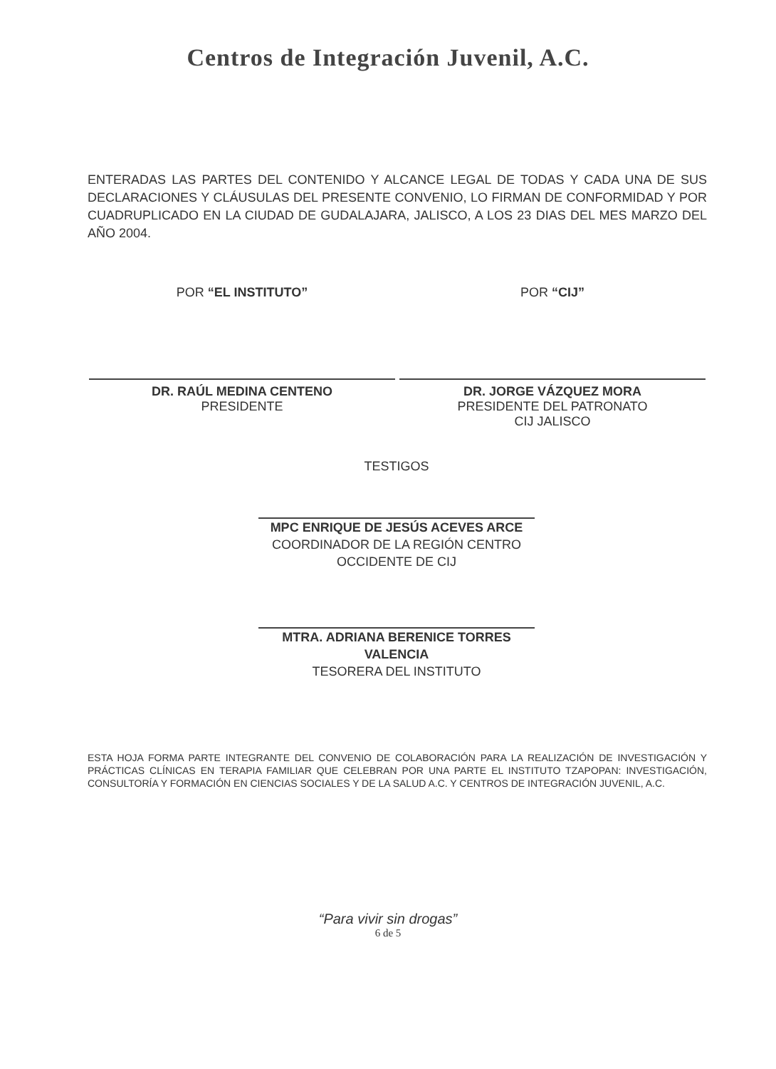Centros de Integración Juvenil, A.C.
ENTERADAS LAS PARTES DEL CONTENIDO Y ALCANCE LEGAL DE TODAS Y CADA UNA DE SUS DECLARACIONES Y CLÁUSULAS DEL PRESENTE CONVENIO, LO FIRMAN DE CONFORMIDAD Y POR CUADRUPLICADO EN LA CIUDAD DE GUDALAJARA, JALISCO, A LOS 23 DIAS DEL MES MARZO DEL AÑO 2004.
POR “EL INSTITUTO”
DR. RAÚL MEDINA CENTENO
PRESIDENTE
POR “CIJ”
DR. JORGE VÁZQUEZ MORA
PRESIDENTE DEL PATRONATO
CIJ JALISCO
TESTIGOS
MPC ENRIQUE DE JESÚS ACEVES ARCE
COORDINADOR DE LA REGIÓN CENTRO OCCIDENTE DE CIJ
MTRA. ADRIANA BERENICE TORRES VALENCIA
TESORERA DEL INSTITUTO
ESTA HOJA FORMA PARTE INTEGRANTE DEL CONVENIO DE COLABORACIÓN PARA LA REALIZACIÓN DE INVESTIGACIÓN Y PRÁCTICAS CLÍNICAS EN TERAPIA FAMILIAR QUE CELEBRAN POR UNA PARTE EL INSTITUTO TZAPOPAN: INVESTIGACIÓN, CONSULTORÍA Y FORMACIÓN EN CIENCIAS SOCIALES Y DE LA SALUD A.C. Y CENTROS DE INTEGRACIÓN JUVENIL, A.C.
“Para vivir sin drogas”
6 de 5